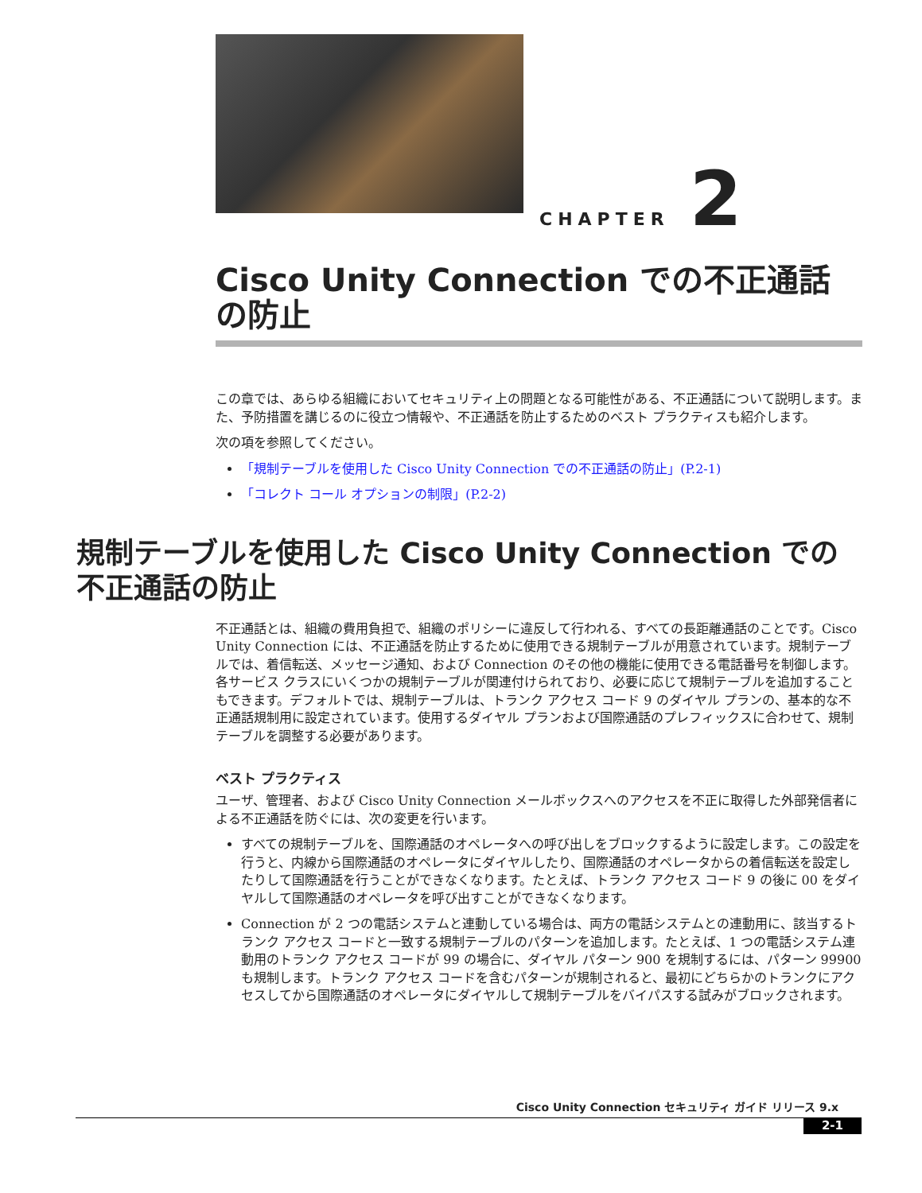CHAPTER 2
Cisco Unity Connection での不正通話の防止
この章では、あらゆる組織においてセキュリティ上の問題となる可能性がある、不正通話について説明します。また、予防措置を講じるのに役立つ情報や、不正通話を防止するためのベスト プラクティスも紹介します。
次の項を参照してください。
「規制テーブルを使用した Cisco Unity Connection での不正通話の防止」(P.2-1)
「コレクト コール オプションの制限」(P.2-2)
規制テーブルを使用した Cisco Unity Connection での不正通話の防止
不正通話とは、組織の費用負担で、組織のポリシーに違反して行われる、すべての長距離通話のことです。Cisco Unity Connection には、不正通話を防止するために使用できる規制テーブルが用意されています。規制テーブルでは、着信転送、メッセージ通知、および Connection のその他の機能に使用できる電話番号を制御します。各サービス クラスにいくつかの規制テーブルが関連付けられており、必要に応じて規制テーブルを追加することもできます。デフォルトでは、規制テーブルは、トランク アクセス コード 9 のダイヤル プランの、基本的な不正通話規制用に設定されています。使用するダイヤル プランおよび国際通話のプレフィックスに合わせて、規制テーブルを調整する必要があります。
ベスト プラクティス
ユーザ、管理者、および Cisco Unity Connection メールボックスへのアクセスを不正に取得した外部発信者による不正通話を防ぐには、次の変更を行います。
すべての規制テーブルを、国際通話のオペレータへの呼び出しをブロックするように設定します。この設定を行うと、内線から国際通話のオペレータにダイヤルしたり、国際通話のオペレータからの着信転送を設定したりして国際通話を行うことができなくなります。たとえば、トランク アクセス コード 9 の後に 00 をダイヤルして国際通話のオペレータを呼び出すことができなくなります。
Connection が 2 つの電話システムと連動している場合は、両方の電話システムとの連動用に、該当するトランク アクセス コードと一致する規制テーブルのパターンを追加します。たとえば、1 つの電話システム連動用のトランク アクセス コードが 99 の場合に、ダイヤル パターン 900 を規制するには、パターン 99900 も規制します。トランク アクセス コードを含むパターンが規制されると、最初にどちらかのトランクにアクセスしてから国際通話のオペレータにダイヤルして規制テーブルをバイパスする試みがブロックされます。
Cisco Unity Connection セキュリティ ガイド リリース 9.x
2-1